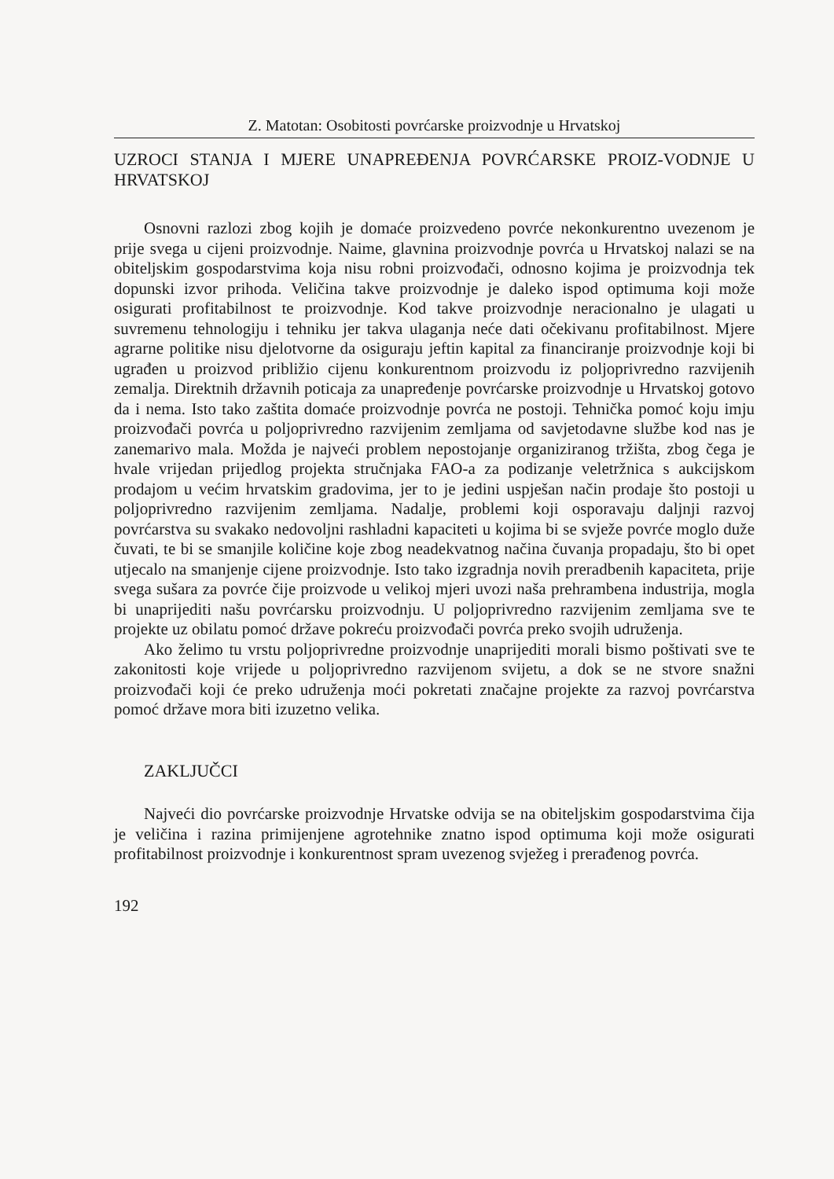Z. Matotan: Osobitosti povrćarske proizvodnje u Hrvatskoj
UZROCI STANJA I MJERE UNAPREĐENJA POVRĆARSKE PROIZ-VODNJE U HRVATSKOJ
Osnovni razlozi zbog kojih je domaće proizvedeno povrće nekonkurentno uvezenom je prije svega u cijeni proizvodnje. Naime, glavnina proizvodnje povrća u Hrvatskoj nalazi se na obiteljskim gospodarstvima koja nisu robni proizvođači, odnosno kojima je proizvodnja tek dopunski izvor prihoda. Veličina takve proizvodnje je daleko ispod optimuma koji može osigurati profitabilnost te proizvodnje. Kod takve proizvodnje neracionalno je ulagati u suvremenu tehnologiju i tehniku jer takva ulaganja neće dati očekivanu profitabilnost. Mjere agrarne politike nisu djelotvorne da osiguraju jeftin kapital za financiranje proizvodnje koji bi ugrađen u proizvod približio cijenu konkurentnom proizvodu iz poljoprivredno razvijenih zemalja. Direktnih državnih poticaja za unapređenje povrćarske proizvodnje u Hrvatskoj gotovo da i nema. Isto tako zaštita domaće proizvodnje povrća ne postoji. Tehnička pomoć koju imju proizvođači povrća u poljoprivredno razvijenim zemljama od savjetodavne službe kod nas je zanemarivo mala. Možda je najveći problem nepostojanje organiziranog tržišta, zbog čega je hvale vrijedan prijedlog projekta stručnjaka FAO-a za podizanje veletržnica s aukcijskom prodajom u većim hrvatskim gradovima, jer to je jedini uspješan način prodaje što postoji u poljoprivredno razvijenim zemljama. Nadalje, problemi koji osporavaju daljnji razvoj povrćarstva su svakako nedovoljni rashladni kapaciteti u kojima bi se svježe povrće moglo duže čuvati, te bi se smanjile količine koje zbog neadekvatnog načina čuvanja propadaju, što bi opet utjecalo na smanjenje cijene proizvodnje. Isto tako izgradnja novih preradbenih kapaciteta, prije svega sušara za povrće čije proizvode u velikoj mjeri uvozi naša prehrambena industrija, mogla bi unaprijediti našu povrćarsku proizvodnju. U poljoprivredno razvijenim zemljama sve te projekte uz obilatu pomoć države pokreću proizvođači povrća preko svojih udruženja.
Ako želimo tu vrstu poljoprivredne proizvodnje unaprijediti morali bismo poštivati sve te zakonitosti koje vrijede u poljoprivredno razvijenom svijetu, a dok se ne stvore snažni proizvođači koji će preko udruženja moći pokretati značajne projekte za razvoj povrćarstva pomoć države mora biti izuzetno velika.
ZAKLJUČCI
Najveći dio povrćarske proizvodnje Hrvatske odvija se na obiteljskim gospodarstvima čija je veličina i razina primijenjene agrotehnike znatno ispod optimuma koji može osigurati profitabilnost proizvodnje i konkurentnost spram uvezenog svježeg i prerađenog povrća.
192